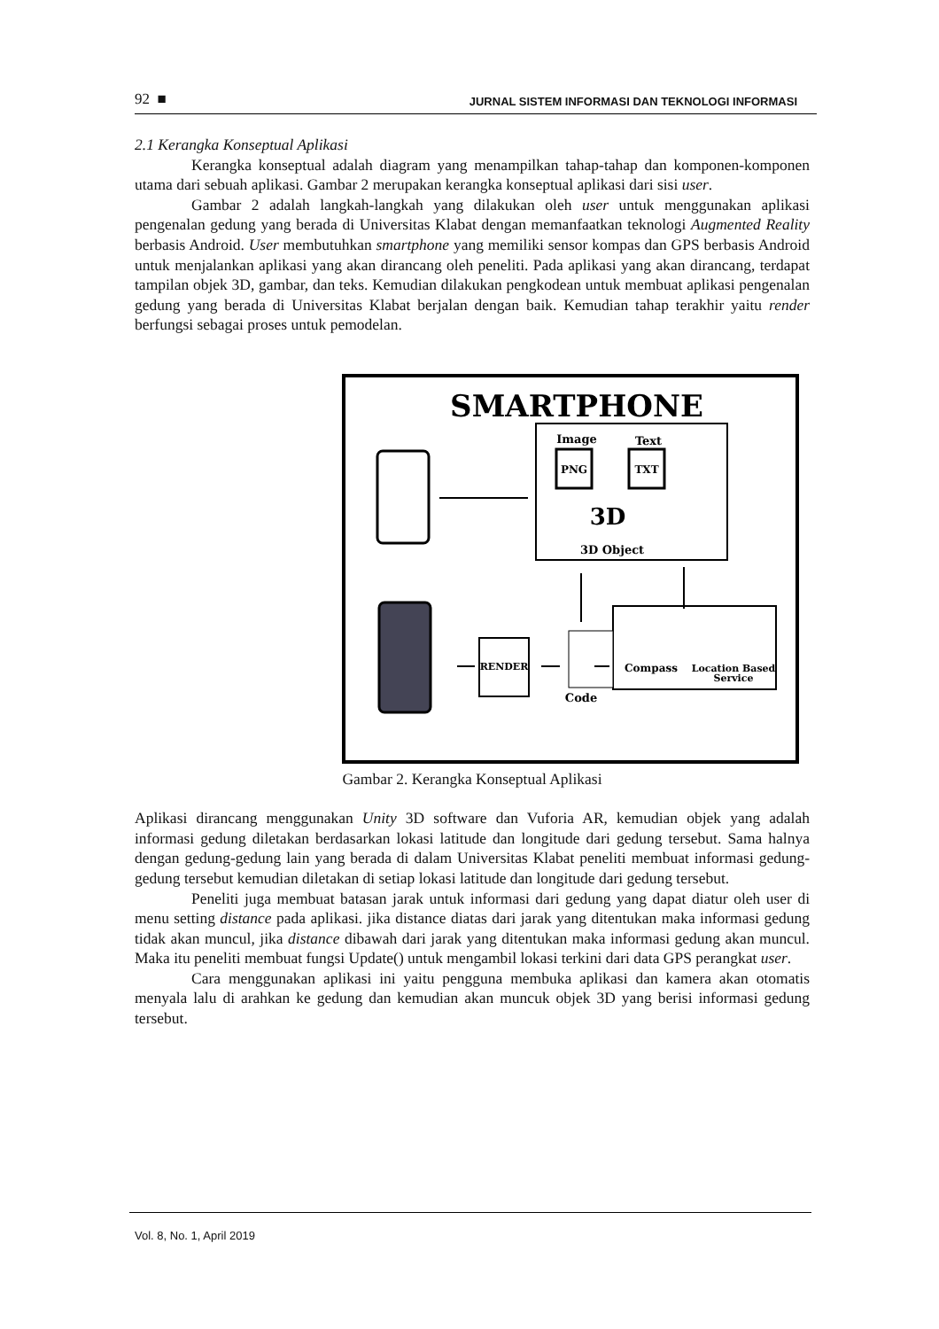92 ■ JURNAL SISTEM INFORMASI DAN TEKNOLOGI INFORMASI
2.1 Kerangka Konseptual Aplikasi
Kerangka konseptual adalah diagram yang menampilkan tahap-tahap dan komponen-komponen utama dari sebuah aplikasi. Gambar 2 merupakan kerangka konseptual aplikasi dari sisi user.
Gambar 2 adalah langkah-langkah yang dilakukan oleh user untuk menggunakan aplikasi pengenalan gedung yang berada di Universitas Klabat dengan memanfaatkan teknologi Augmented Reality berbasis Android. User membutuhkan smartphone yang memiliki sensor kompas dan GPS berbasis Android untuk menjalankan aplikasi yang akan dirancang oleh peneliti. Pada aplikasi yang akan dirancang, terdapat tampilan objek 3D, gambar, dan teks. Kemudian dilakukan pengkodean untuk membuat aplikasi pengenalan gedung yang berada di Universitas Klabat berjalan dengan baik. Kemudian tahap terakhir yaitu render berfungsi sebagai proses untuk pemodelan.
SMARTPHONE
Image
Text
PNG
TXT
3D
3D Object
Compass
Location Based
Service
Code
RENDER
Gambar 2. Kerangka Konseptual Aplikasi
Aplikasi dirancang menggunakan Unity 3D software dan Vuforia AR, kemudian objek yang adalah informasi gedung diletakan berdasarkan lokasi latitude dan longitude dari gedung tersebut. Sama halnya dengan gedung-gedung lain yang berada di dalam Universitas Klabat peneliti membuat informasi gedung-gedung tersebut kemudian diletakan di setiap lokasi latitude dan longitude dari gedung tersebut.
Peneliti juga membuat batasan jarak untuk informasi dari gedung yang dapat diatur oleh user di menu setting distance pada aplikasi. jika distance diatas dari jarak yang ditentukan maka informasi gedung tidak akan muncul, jika distance dibawah dari jarak yang ditentukan maka informasi gedung akan muncul. Maka itu peneliti membuat fungsi Update() untuk mengambil lokasi terkini dari data GPS perangkat user.
Cara menggunakan aplikasi ini yaitu pengguna membuka aplikasi dan kamera akan otomatis menyala lalu di arahkan ke gedung dan kemudian akan muncuk objek 3D yang berisi informasi gedung tersebut.
Vol. 8, No. 1, April 2019